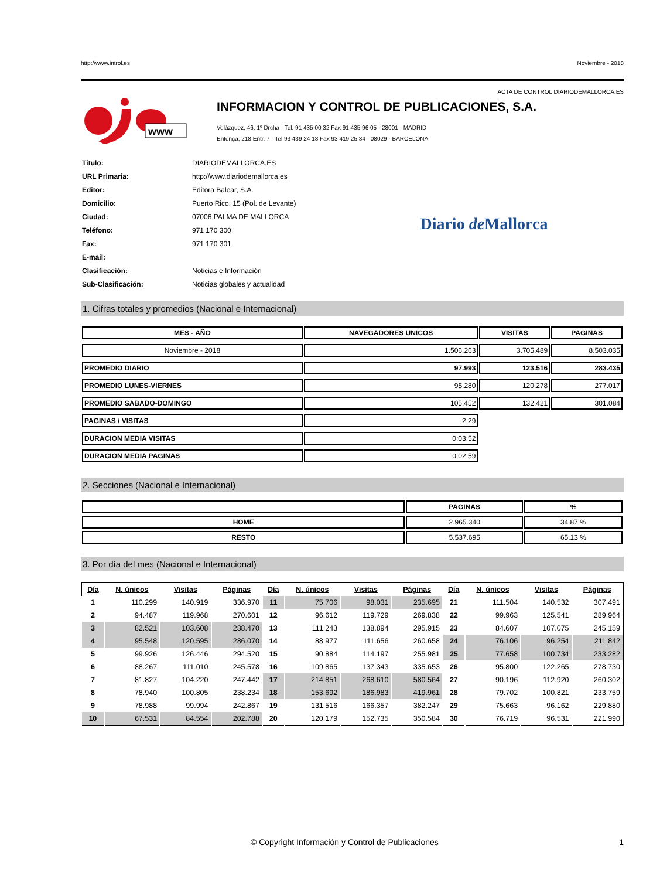http://www.introl.es Noviembre - 2018
ACTA DE CONTROL DIARIODEMALLORCA.ES
www
INFORMACION Y CONTROL DE PUBLICACIONES, S.A.
Velázquez, 46, 1º Drcha - Tel. 91 435 00 32 Fax 91 435 96 05 - 28001 - MADRID
Entença, 218 Entr. 7 - Tel 93 439 24 18 Fax 93 419 25 34 - 08029 - BARCELONA
| Título: | DIARIODEMALLORCA.ES |
| URL Primaria: | http://www.diariodemallorca.es |
| Editor: | Editora Balear, S.A. |
| Domicilio: | Puerto Rico, 15 (Pol. de Levante) |
| Ciudad: | 07006 PALMA DE MALLORCA |
| Teléfono: | 971 170 300 |
| Fax: | 971 170 301 |
| E-mail: | |
| Clasificación: | Noticias e Información |
| Sub-Clasificación: | Noticias globales y actualidad |
Diario de Mallorca
1. Cifras totales y promedios (Nacional e Internacional)
| MES - AÑO | NAVEGADORES UNICOS | VISITAS | PAGINAS |
| --- | --- | --- | --- |
| Noviembre - 2018 | 1.506.263 | 3.705.489 | 8.503.035 |
| PROMEDIO DIARIO | 97.993 | 123.516 | 283.435 |
| PROMEDIO LUNES-VIERNES | 95.280 | 120.278 | 277.017 |
| PROMEDIO SABADO-DOMINGO | 105.452 | 132.421 | 301.084 |
| PAGINAS / VISITAS | 2,29 | | |
| DURACION MEDIA VISITAS | 0:03:52 | | |
| DURACION MEDIA PAGINAS | 0:02:59 | | |
2. Secciones (Nacional e Internacional)
| | PAGINAS | % |
| --- | --- | --- |
| HOME | 2.965.340 | 34.87 % |
| RESTO | 5.537.695 | 65.13 % |
3. Por día del mes (Nacional e Internacional)
| Día | N. únicos | Visitas | Páginas | Día | N. únicos | Visitas | Páginas | Día | N. únicos | Visitas | Páginas |
| --- | --- | --- | --- | --- | --- | --- | --- | --- | --- | --- | --- |
| 1 | 110.299 | 140.919 | 336.970 | 11 | 75.706 | 98.031 | 235.695 | 21 | 111.504 | 140.532 | 307.491 |
| 2 | 94.487 | 119.968 | 270.601 | 12 | 96.612 | 119.729 | 269.838 | 22 | 99.963 | 125.541 | 289.964 |
| 3 | 82.521 | 103.608 | 238.470 | 13 | 111.243 | 138.894 | 295.915 | 23 | 84.607 | 107.075 | 245.159 |
| 4 | 95.548 | 120.595 | 286.070 | 14 | 88.977 | 111.656 | 260.658 | 24 | 76.106 | 96.254 | 211.842 |
| 5 | 99.926 | 126.446 | 294.520 | 15 | 90.884 | 114.197 | 255.981 | 25 | 77.658 | 100.734 | 233.282 |
| 6 | 88.267 | 111.010 | 245.578 | 16 | 109.865 | 137.343 | 335.653 | 26 | 95.800 | 122.265 | 278.730 |
| 7 | 81.827 | 104.220 | 247.442 | 17 | 214.851 | 268.610 | 580.564 | 27 | 90.196 | 112.920 | 260.302 |
| 8 | 78.940 | 100.805 | 238.234 | 18 | 153.692 | 186.983 | 419.961 | 28 | 79.702 | 100.821 | 233.759 |
| 9 | 78.988 | 99.994 | 242.867 | 19 | 131.516 | 166.357 | 382.247 | 29 | 75.663 | 96.162 | 229.880 |
| 10 | 67.531 | 84.554 | 202.788 | 20 | 120.179 | 152.735 | 350.584 | 30 | 76.719 | 96.531 | 221.990 |
© Copyright Información y Control de Publicaciones 1